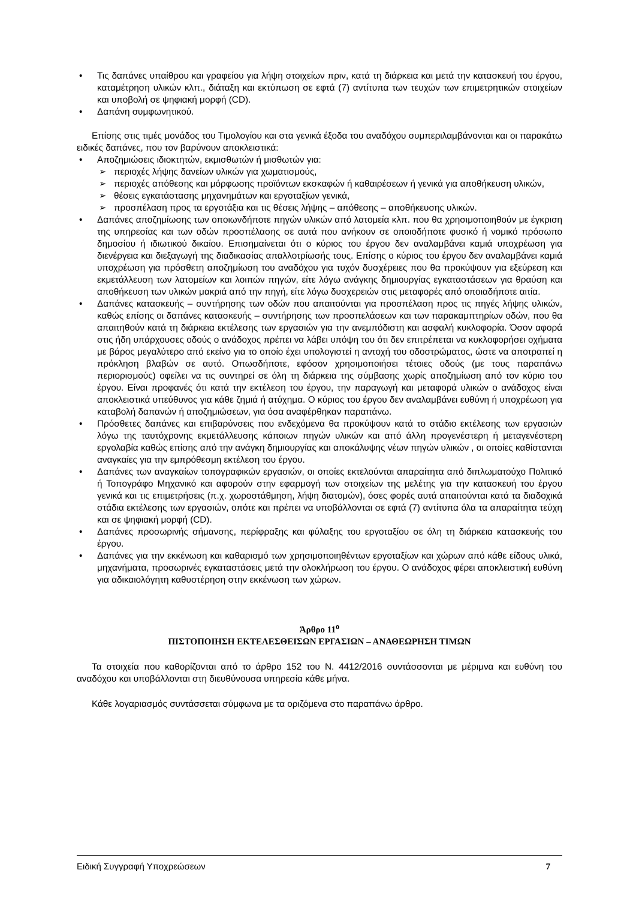• Τις δαπάνες υπαίθρου και γραφείου για λήψη στοιχείων πριν, κατά τη διάρκεια και μετά την κατασκευή του έργου, καταμέτρηση υλικών κλπ., διάταξη και εκτύπωση σε εφτά (7) αντίτυπα των τευχών των επιμετρητικών στοιχείων και υποβολή σε ψηφιακή μορφή (CD).
• Δαπάνη συμφωνητικού.
Επίσης στις τιμές μονάδος του Τιμολογίου και στα γενικά έξοδα του αναδόχου συμπεριλαμβάνονται και οι παρακάτω ειδικές δαπάνες, που τον βαρύνουν αποκλειστικά:
• Αποζημιώσεις ιδιοκτητών, εκμισθωτών ή μισθωτών για:
➢ περιοχές λήψης δανείων υλικών για χωματισμούς,
➢ περιοχές απόθεσης και μόρφωσης προϊόντων εκσκαφών ή καθαιρέσεων ή γενικά για αποθήκευση υλικών,
➢ θέσεις εγκατάστασης μηχανημάτων και εργοταξίων γενικά,
➢ προσπέλαση προς τα εργοτάξια και τις θέσεις λήψης – απόθεσης – αποθήκευσης υλικών.
• Δαπάνες αποζημίωσης των οποιωνδήποτε πηγών υλικών από λατομεία κλπ. που θα χρησιμοποιηθούν με έγκριση της υπηρεσίας και των οδών προσπέλασης σε αυτά που ανήκουν σε οποιοδήποτε φυσικό ή νομικό πρόσωπο δημοσίου ή ιδιωτικού δικαίου. Επισημαίνεται ότι ο κύριος του έργου δεν αναλαμβάνει καμιά υποχρέωση για διενέργεια και διεξαγωγή της διαδικασίας απαλλοτρίωσής τους. Επίσης ο κύριος του έργου δεν αναλαμβάνει καμιά υποχρέωση για πρόσθετη αποζημίωση του αναδόχου για τυχόν δυσχέρειες που θα προκύψουν για εξεύρεση και εκμετάλλευση των λατομείων και λοιπών πηγών, είτε λόγω ανάγκης δημιουργίας εγκαταστάσεων για θραύση και αποθήκευση των υλικών μακριά από την πηγή, είτε λόγω δυσχερειών στις μεταφορές από οποιαδήποτε αιτία.
• Δαπάνες κατασκευής – συντήρησης των οδών που απαιτούνται για προσπέλαση προς τις πηγές λήψης υλικών, καθώς επίσης οι δαπάνες κατασκευής – συντήρησης των προσπελάσεων και των παρακαμπτηρίων οδών, που θα απαιτηθούν κατά τη διάρκεια εκτέλεσης των εργασιών για την ανεμπόδιστη και ασφαλή κυκλοφορία. Όσον αφορά στις ήδη υπάρχουσες οδούς ο ανάδοχος πρέπει να λάβει υπόψη του ότι δεν επιτρέπεται να κυκλοφορήσει οχήματα με βάρος μεγαλύτερο από εκείνο για το οποίο έχει υπολογιστεί η αντοχή του οδοστρώματος, ώστε να αποτραπεί η πρόκληση βλαβών σε αυτό. Οπωσδήποτε, εφόσον χρησιμοποιήσει τέτοιες οδούς (με τους παραπάνω περιορισμούς) οφείλει να τις συντηρεί σε όλη τη διάρκεια της σύμβασης χωρίς αποζημίωση από τον κύριο του έργου. Είναι προφανές ότι κατά την εκτέλεση του έργου, την παραγωγή και μεταφορά υλικών ο ανάδοχος είναι αποκλειστικά υπεύθυνος για κάθε ζημιά ή ατύχημα. Ο κύριος του έργου δεν αναλαμβάνει ευθύνη ή υποχρέωση για καταβολή δαπανών ή αποζημιώσεων, για όσα αναφέρθηκαν παραπάνω.
• Πρόσθετες δαπάνες και επιβαρύνσεις που ενδεχόμενα θα προκύψουν κατά το στάδιο εκτέλεσης των εργασιών λόγω της ταυτόχρονης εκμετάλλευσης κάποιων πηγών υλικών και από άλλη προγενέστερη ή μεταγενέστερη εργολαβία καθώς επίσης από την ανάγκη δημιουργίας και αποκάλυψης νέων πηγών υλικών , οι οποίες καθίστανται αναγκαίες για την εμπρόθεσμη εκτέλεση του έργου.
• Δαπάνες των αναγκαίων τοπογραφικών εργασιών, οι οποίες εκτελούνται απαραίτητα από διπλωματούχο Πολιτικό ή Τοπογράφο Μηχανικό και αφορούν στην εφαρμογή των στοιχείων της μελέτης για την κατασκευή του έργου γενικά και τις επιμετρήσεις (π.χ. χωροστάθμηση, λήψη διατομών), όσες φορές αυτά απαιτούνται κατά τα διαδοχικά στάδια εκτέλεσης των εργασιών, οπότε και πρέπει να υποβάλλονται σε εφτά (7) αντίτυπα όλα τα απαραίτητα τεύχη και σε ψηφιακή μορφή (CD).
• Δαπάνες προσωρινής σήμανσης, περίφραξης και φύλαξης του εργοταξίου σε όλη τη διάρκεια κατασκευής του έργου.
• Δαπάνες για την εκκένωση και καθαρισμό των χρησιμοποιηθέντων εργοταξίων και χώρων από κάθε είδους υλικά, μηχανήματα, προσωρινές εγκαταστάσεις μετά την ολοκλήρωση του έργου. Ο ανάδοχος φέρει αποκλειστική ευθύνη για αδικαιολόγητη καθυστέρηση στην εκκένωση των χώρων.
Άρθρο 11<sup>ο</sup>
ΠΙΣΤΟΠΟΙΗΣΗ ΕΚΤΕΛΕΣΘΕΙΣΩΝ ΕΡΓΑΣΙΩΝ – ΑΝΑΘΕΩΡΗΣΗ ΤΙΜΩΝ
Τα στοιχεία που καθορίζονται από το άρθρο 152 του Ν. 4412/2016 συντάσσονται με μέριμνα και ευθύνη του αναδόχου και υποβάλλονται στη διευθύνουσα υπηρεσία κάθε μήνα.
Κάθε λογαριασμός συντάσσεται σύμφωνα με τα οριζόμενα στο παραπάνω άρθρο.
Ειδική Συγγραφή Υποχρεώσεων 7